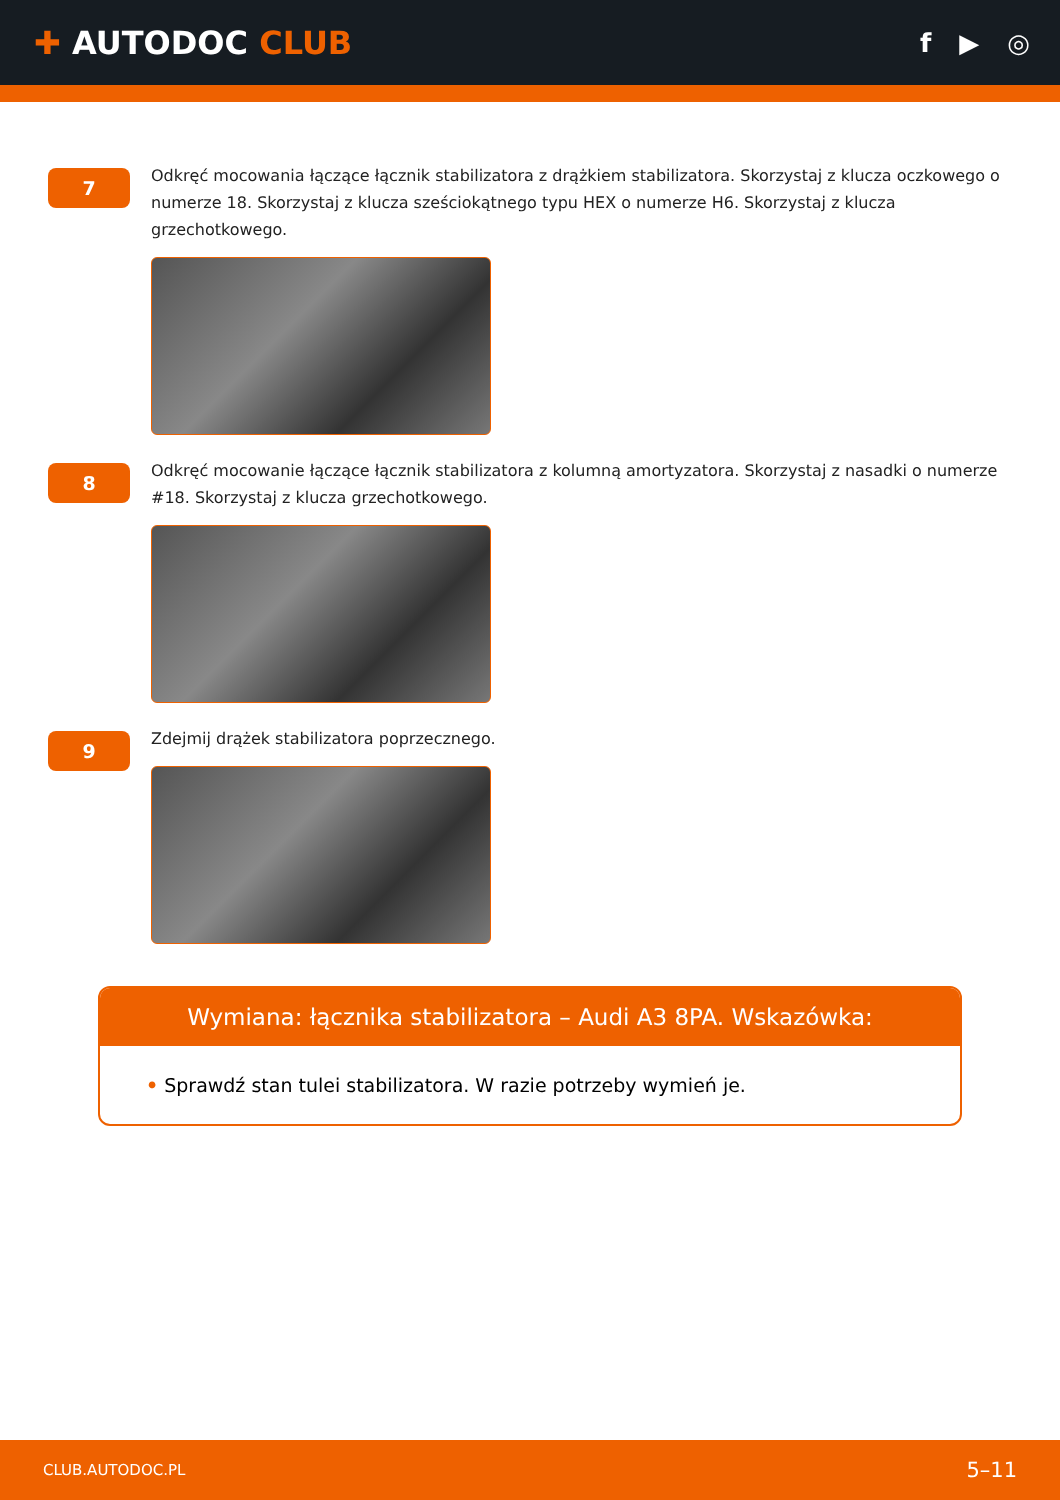✚ AUTODOC CLUB
f ▶ ◎
7
Odkręć mocowania łączące łącznik stabilizatora z drążkiem stabilizatora. Skorzystaj z klucza oczkowego o numerze 18. Skorzystaj z klucza sześciokątnego typu HEX o numerze H6. Skorzystaj z klucza grzechotkowego.
8
Odkręć mocowanie łączące łącznik stabilizatora z kolumną amortyzatora. Skorzystaj z nasadki o numerze #18. Skorzystaj z klucza grzechotkowego.
9
Zdejmij drążek stabilizatora poprzecznego.
Wymiana: łącznika stabilizatora – Audi A3 8PA. Wskazówka:
• Sprawdź stan tulei stabilizatora. W razie potrzeby wymień je.
CLUB.AUTODOC.PL 5–11